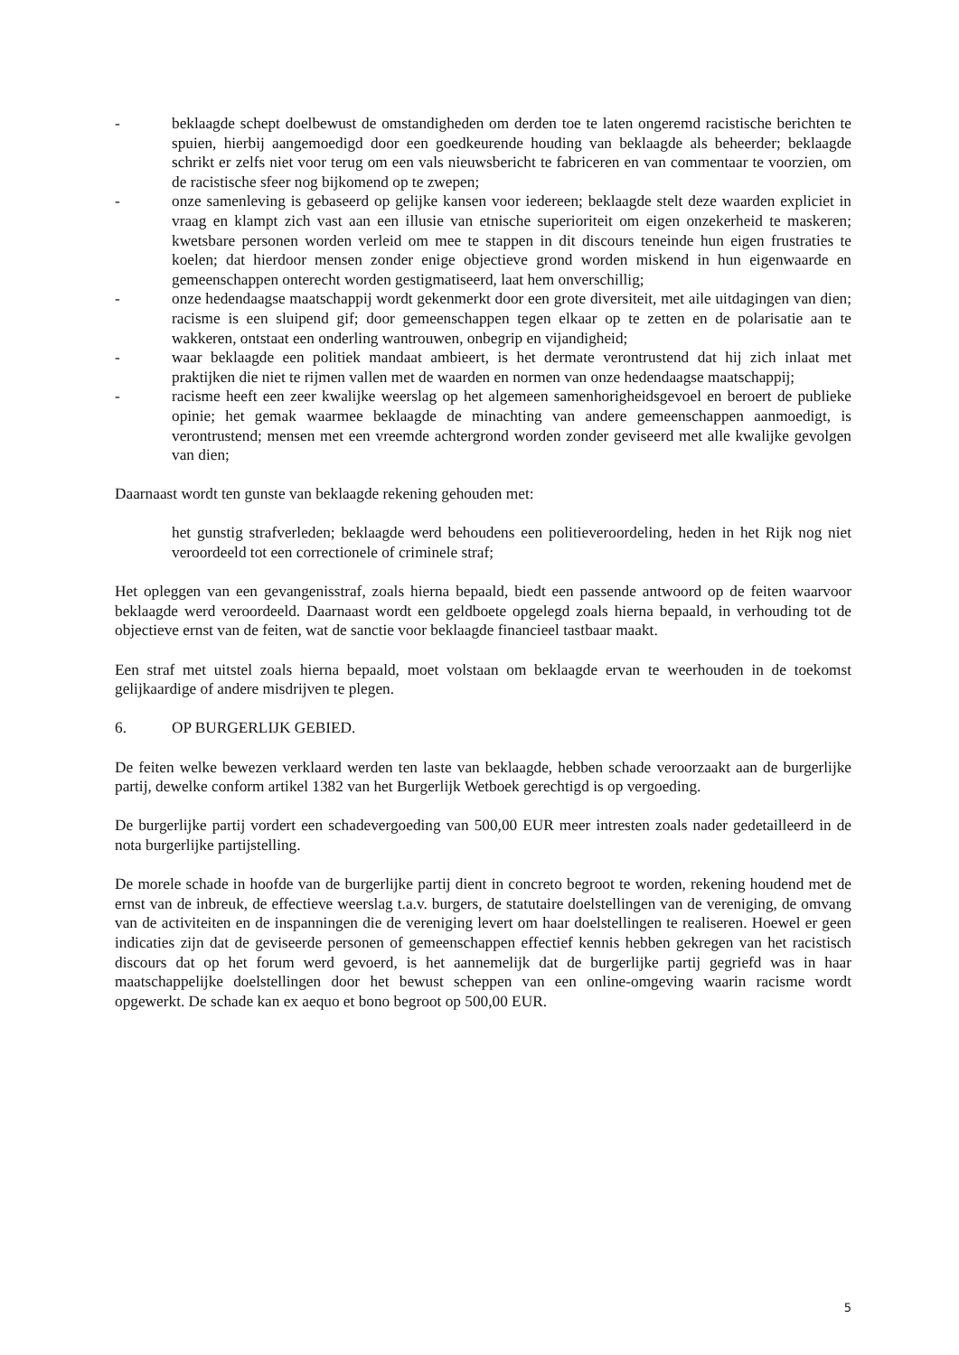- beklaagde schept doelbewust de omstandigheden om derden toe te laten ongeremd racistische berichten te spuien, hierbij aangemoedigd door een goedkeurende houding van beklaagde als beheerder; beklaagde schrikt er zelfs niet voor terug om een vals nieuwsbericht te fabriceren en van commentaar te voorzien, om de racistische sfeer nog bijkomend op te zwepen;
- onze samenleving is gebaseerd op gelijke kansen voor iedereen; beklaagde stelt deze waarden expliciet in vraag en klampt zich vast aan een illusie van etnische superioriteit om eigen onzekerheid te maskeren; kwetsbare personen worden verleid om mee te stappen in dit discours teneinde hun eigen frustraties te koelen; dat hierdoor mensen zonder enige objectieve grond worden miskend in hun eigenwaarde en gemeenschappen onterecht worden gestigmatiseerd, laat hem onverschillig;
- onze hedendaagse maatschappij wordt gekenmerkt door een grote diversiteit, met aile uitdagingen van dien; racisme is een sluipend gif; door gemeenschappen tegen elkaar op te zetten en de polarisatie aan te wakkeren, ontstaat een onderling wantrouwen, onbegrip en vijandigheid;
- waar beklaagde een politiek mandaat ambieert, is het dermate verontrustend dat hij zich inlaat met praktijken die niet te rijmen vallen met de waarden en normen van onze hedendaagse maatschappij;
- racisme heeft een zeer kwalijke weerslag op het algemeen samenhorigheidsgevoel en beroert de publieke opinie; het gemak waarmee beklaagde de minachting van andere gemeenschappen aanmoedigt, is verontrustend; mensen met een vreemde achtergrond worden zonder geviseerd met alle kwalijke gevolgen van dien;
Daarnaast wordt ten gunste van beklaagde rekening gehouden met:
het gunstig strafverleden; beklaagde werd behoudens een politieveroordeling, heden in het Rijk nog niet veroordeeld tot een correctionele of criminele straf;
Het opleggen van een gevangenisstraf, zoals hierna bepaald, biedt een passende antwoord op de feiten waarvoor beklaagde werd veroordeeld. Daarnaast wordt een geldboete opgelegd zoals hierna bepaald, in verhouding tot de objectieve ernst van de feiten, wat de sanctie voor beklaagde financieel tastbaar maakt.
Een straf met uitstel zoals hierna bepaald, moet volstaan om beklaagde ervan te weerhouden in de toekomst gelijkaardige of andere misdrijven te plegen.
6. OP BURGERLIJK GEBIED.
De feiten welke bewezen verklaard werden ten laste van beklaagde, hebben schade veroorzaakt aan de burgerlijke partij, dewelke conform artikel 1382 van het Burgerlijk Wetboek gerechtigd is op vergoeding.
De burgerlijke partij vordert een schadevergoeding van 500,00 EUR meer intresten zoals nader gedetailleerd in de nota burgerlijke partijstelling.
De morele schade in hoofde van de burgerlijke partij dient in concreto begroot te worden, rekening houdend met de ernst van de inbreuk, de effectieve weerslag t.a.v. burgers, de statutaire doelstellingen van de vereniging, de omvang van de activiteiten en de inspanningen die de vereniging levert om haar doelstellingen te realiseren. Hoewel er geen indicaties zijn dat de geviseerde personen of gemeenschappen effectief kennis hebben gekregen van het racistisch discours dat op het forum werd gevoerd, is het aannemelijk dat de burgerlijke partij gegriefd was in haar maatschappelijke doelstellingen door het bewust scheppen van een online-omgeving waarin racisme wordt opgewerkt. De schade kan ex aequo et bono begroot op 500,00 EUR.
5